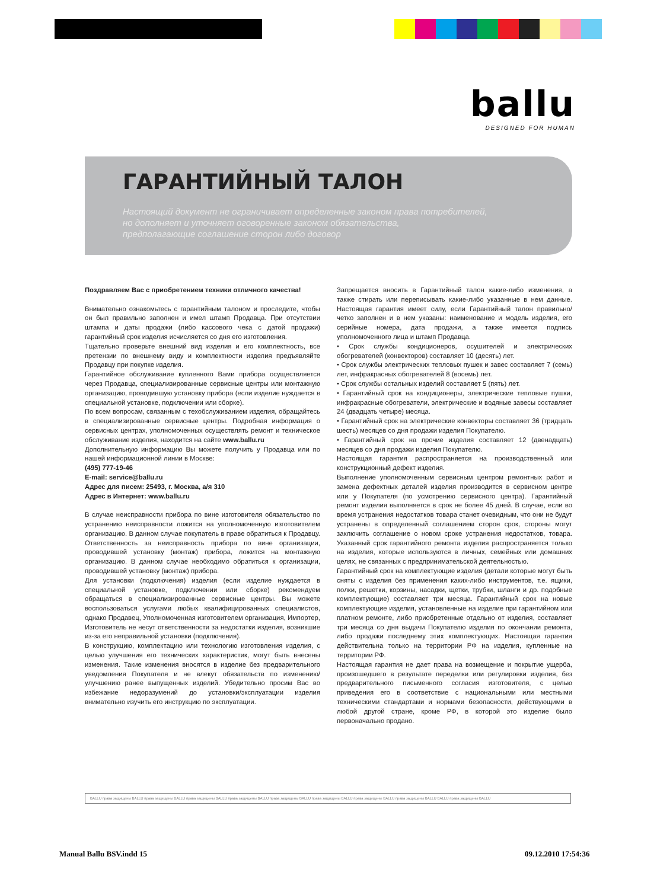ballu
DESIGNED FOR HUMAN
ГАРАНТИЙНЫЙ ТАЛОН
Настоящий документ не ограничивает определенные законом права потребителей,
но дополняет и уточняет оговоренные законом обязательства,
предполагающие соглашение сторон либо договор
Поздравляем Вас с приобретением техники отличного качества!
Внимательно ознакомьтесь с гарантийным талоном и проследите, чтобы он был правильно заполнен и имел штамп Продавца. При отсутствии штампа и даты продажи (либо кассового чека с датой продажи) гарантийный срок изделия исчисляется со дня его изготовления.
Тщательно проверьте внешний вид изделия и его комплектность, все претензии по внешнему виду и комплектности изделия предъявляйте Продавцу при покупке изделия.
Гарантийное обслуживание купленного Вами прибора осуществляется через Продавца, специализированные сервисные центры или монтажную организацию, проводившую установку прибора (если изделие нуждается в специальной установке, подключении или сборке).
По всем вопросам, связанным с техобслуживанием изделия, обращайтесь в специализированные сервисные центры. Подробная информация о сервисных центрах, уполномоченных осуществлять ремонт и техническое обслуживание изделия, находится на сайте www.ballu.ru
Дополнительную информацию Вы можете получить у Продавца или по нашей информационной линии в Москве:
(495) 777-19-46
E-mail: service@ballu.ru
Адрес для писем: 25493, г. Москва, а/я 310
Адрес в Интернет: www.ballu.ru
В случае неисправности прибора по вине изготовителя обязательство по устранению неисправности ложится на уполномоченную изготовителем организацию. В данном случае покупатель в праве обратиться к Продавцу. Ответственность за неисправность прибора по вине организации, проводившей установку (монтаж) прибора, ложится на монтажную организацию. В данном случае необходимо обратиться к организации, проводившей установку (монтаж) прибора.
Для установки (подключения) изделия (если изделие нуждается в специальной установке, подключении или сборке) рекомендуем обращаться в специализированные сервисные центры. Вы можете воспользоваться услугами любых квалифицированных специалистов, однако Продавец, Уполномоченная изготовителем организация, Импортер, Изготовитель не несут ответственности за недостатки изделия, возникшие из-за его неправильной установки (подключения).
В конструкцию, комплектацию или технологию изготовления изделия, с целью улучшения его технических характеристик, могут быть внесены изменения. Такие изменения вносятся в изделие без предварительного уведомления Покупателя и не влекут обязательств по изменению/улучшению ранее выпущенных изделий. Убедительно просим Вас во избежание недоразумений до установки/эксплуатации изделия внимательно изучить его инструкцию по эксплуатации.
Запрещается вносить в Гарантийный талон какие-либо изменения, а также стирать или переписывать какие-либо указанные в нем данные. Настоящая гарантия имеет силу, если Гарантийный талон правильно/четко заполнен и в нем указаны: наименование и модель изделия, его серийные номера, дата продажи, а также имеется подпись уполномоченного лица и штамп Продавца.
• Срок службы кондиционеров, осушителей и электрических обогревателей (конвекторов) составляет 10 (десять) лет.
• Срок службы электрических тепловых пушек и завес составляет 7 (семь) лет, инфракрасных обогревателей 8 (восемь) лет.
• Срок службы остальных изделий составляет 5 (пять) лет.
• Гарантийный срок на кондиционеры, электрические тепловые пушки, инфракрасные обогреватели, электрические и водяные завесы составляет 24 (двадцать четыре) месяца.
• Гарантийный срок на электрические конвекторы составляет 36 (тридцать шесть) месяцев со дня продажи изделия Покупателю.
• Гарантийный срок на прочие изделия составляет 12 (двенадцать) месяцев со дня продажи изделия Покупателю.
Настоящая гарантия распространяется на производственный или конструкционный дефект изделия.
Выполнение уполномоченным сервисным центром ремонтных работ и замена дефектных деталей изделия производится в сервисном центре или у Покупателя (по усмотрению сервисного центра). Гарантийный ремонт изделия выполняется в срок не более 45 дней. В случае, если во время устранения недостатков товара станет очевидным, что они не будут устранены в определенный соглашением сторон срок, стороны могут заключить соглашение о новом сроке устранения недостатков, товара. Указанный срок гарантийного ремонта изделия распространяется только на изделия, которые используются в личных, семейных или домашних целях, не связанных с предпринимательской деятельностью.
Гарантийный срок на комплектующие изделия (детали которые могут быть сняты с изделия без применения каких-либо инструментов, т.е. ящики, полки, решетки, корзины, насадки, щетки, трубки, шланги и др. подобные комплектующие) составляет три месяца. Гарантийный срок на новые комплектующие изделия, установленные на изделие при гарантийном или платном ремонте, либо приобретенные отдельно от изделия, составляет три месяца со дня выдачи Покупателю изделия по окончании ремонта, либо продажи последнему этих комплектующих. Настоящая гарантия действительна только на территории РФ на изделия, купленные на территории РФ.
Настоящая гарантия не дает права на возмещение и покрытие ущерба, произошедшего в результате переделки или регулировки изделия, без предварительного письменного согласия изготовителя, с целью приведения его в соответствие с национальными или местными техническими стандартами и нормами безопасности, действующими в любой другой стране, кроме РФ, в которой это изделие было первоначально продано.
BALLU права защищены BALLU права защищены BALLU права защищены BALLU права защищены BALLU права защищены BALLU права защищены BALLU права защищены BALLU права защищены BALLU BALLU права защищены BALLU
Manual Ballu BSV.indd 15 09.12.2010 17:54:36